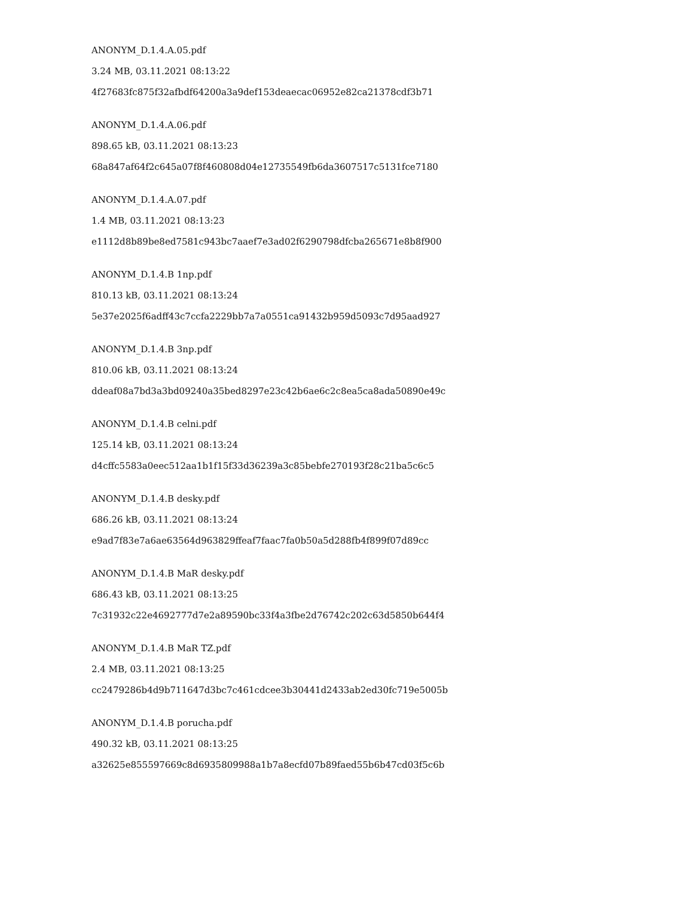ANONYM_D.1.4.A.05.pdf
3.24 MB, 03.11.2021 08:13:22
4f27683fc875f32afbdf64200a3a9def153deaecac06952e82ca21378cdf3b71
ANONYM_D.1.4.A.06.pdf
898.65 kB, 03.11.2021 08:13:23
68a847af64f2c645a07f8f460808d04e12735549fb6da3607517c5131fce7180
ANONYM_D.1.4.A.07.pdf
1.4 MB, 03.11.2021 08:13:23
e1112d8b89be8ed7581c943bc7aaef7e3ad02f6290798dfcba265671e8b8f900
ANONYM_D.1.4.B 1np.pdf
810.13 kB, 03.11.2021 08:13:24
5e37e2025f6adff43c7ccfa2229bb7a7a0551ca91432b959d5093c7d95aad927
ANONYM_D.1.4.B 3np.pdf
810.06 kB, 03.11.2021 08:13:24
ddeaf08a7bd3a3bd09240a35bed8297e23c42b6ae6c2c8ea5ca8ada50890e49c
ANONYM_D.1.4.B celni.pdf
125.14 kB, 03.11.2021 08:13:24
d4cffc5583a0eec512aa1b1f15f33d36239a3c85bebfe270193f28c21ba5c6c5
ANONYM_D.1.4.B desky.pdf
686.26 kB, 03.11.2021 08:13:24
e9ad7f83e7a6ae63564d963829ffeaf7faac7fa0b50a5d288fb4f899f07d89cc
ANONYM_D.1.4.B MaR desky.pdf
686.43 kB, 03.11.2021 08:13:25
7c31932c22e4692777d7e2a89590bc33f4a3fbe2d76742c202c63d5850b644f4
ANONYM_D.1.4.B MaR TZ.pdf
2.4 MB, 03.11.2021 08:13:25
cc2479286b4d9b711647d3bc7c461cdcee3b30441d2433ab2ed30fc719e5005b
ANONYM_D.1.4.B porucha.pdf
490.32 kB, 03.11.2021 08:13:25
a32625e855597669c8d6935809988a1b7a8ecfd07b89faed55b6b47cd03f5c6b